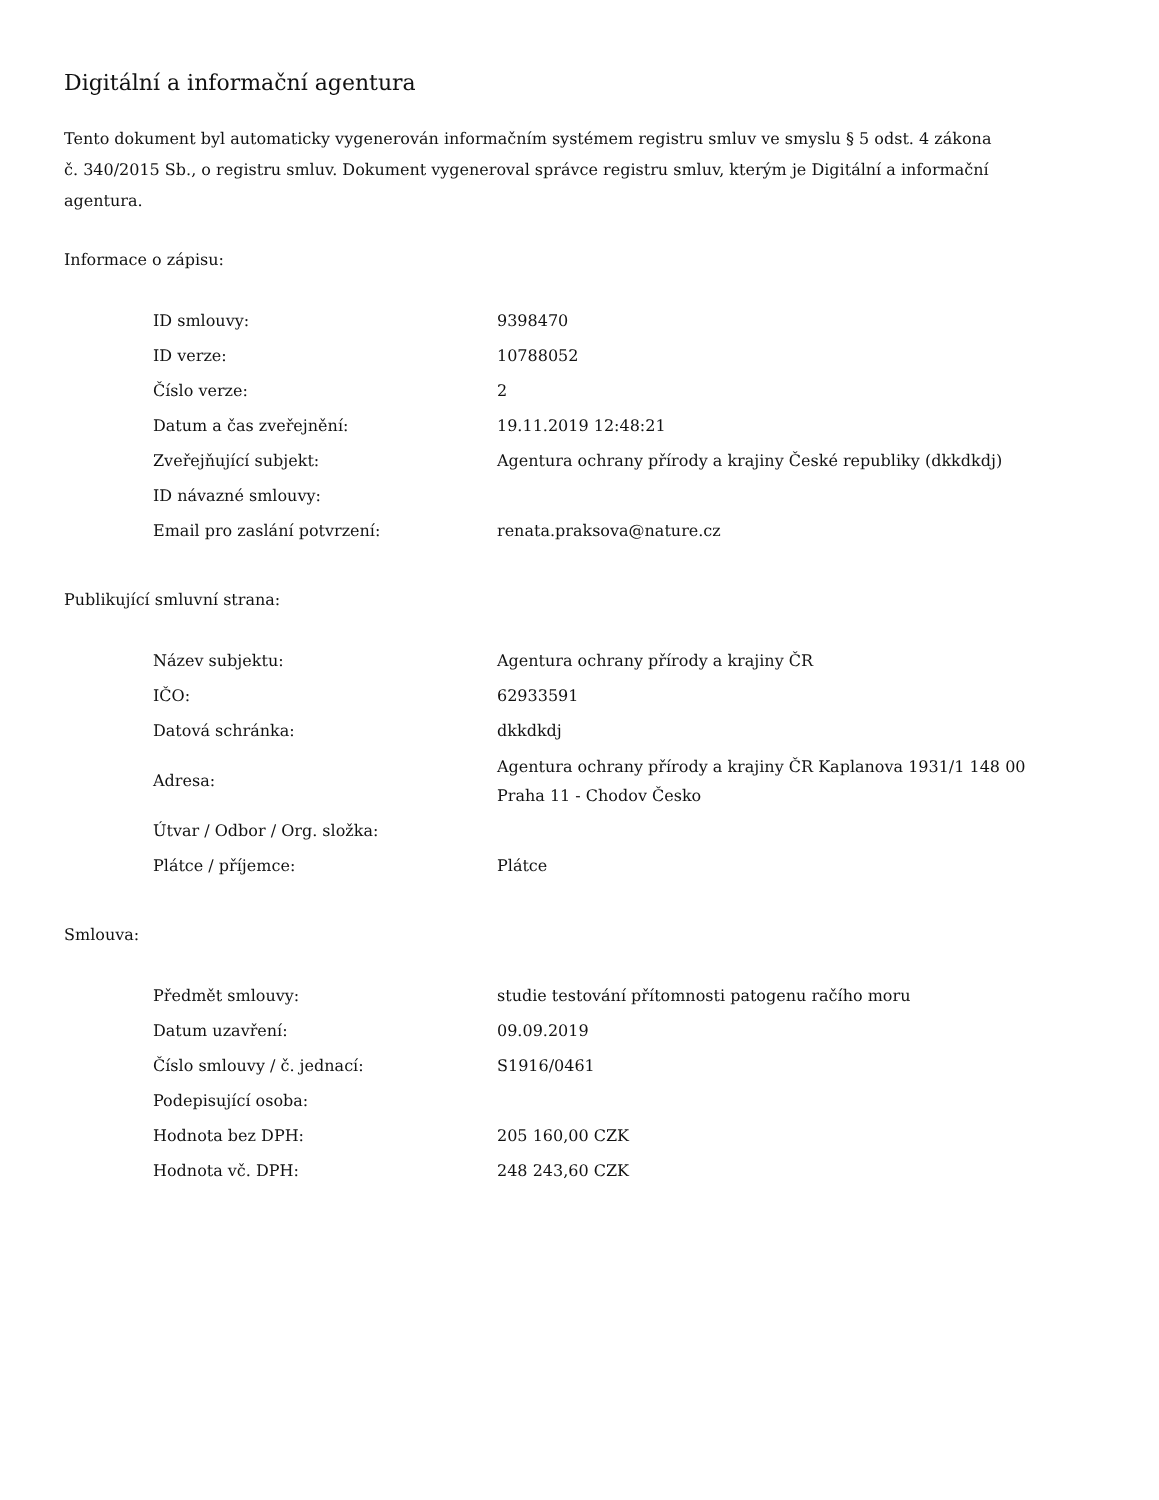Digitální a informační agentura
Tento dokument byl automaticky vygenerován informačním systémem registru smluv ve smyslu § 5 odst. 4 zákona
č. 340/2015 Sb., o registru smluv. Dokument vygeneroval správce registru smluv, kterým je Digitální a informační agentura.
Informace o zápisu:
| ID smlouvy: | 9398470 |
| ID verze: | 10788052 |
| Číslo verze: | 2 |
| Datum a čas zveřejnění: | 19.11.2019 12:48:21 |
| Zveřejňující subjekt: | Agentura ochrany přírody a krajiny České republiky (dkkdkdj) |
| ID návazné smlouvy: | |
| Email pro zaslání potvrzení: | renata.praksova@nature.cz |
Publikující smluvní strana:
| Název subjektu: | Agentura ochrany přírody a krajiny ČR |
| IČO: | 62933591 |
| Datová schránka: | dkkdkdj |
| Adresa: | Agentura ochrany přírody a krajiny ČR Kaplanova 1931/1 148 00 Praha 11 - Chodov Česko |
| Útvar / Odbor / Org. složka: | |
| Plátce / příjemce: | Plátce |
Smlouva:
| Předmět smlouvy: | studie testování přítomnosti patogenu račího moru |
| Datum uzavření: | 09.09.2019 |
| Číslo smlouvy / č. jednací: | S1916/0461 |
| Podepisující osoba: | |
| Hodnota bez DPH: | 205 160,00 CZK |
| Hodnota vč. DPH: | 248 243,60 CZK |